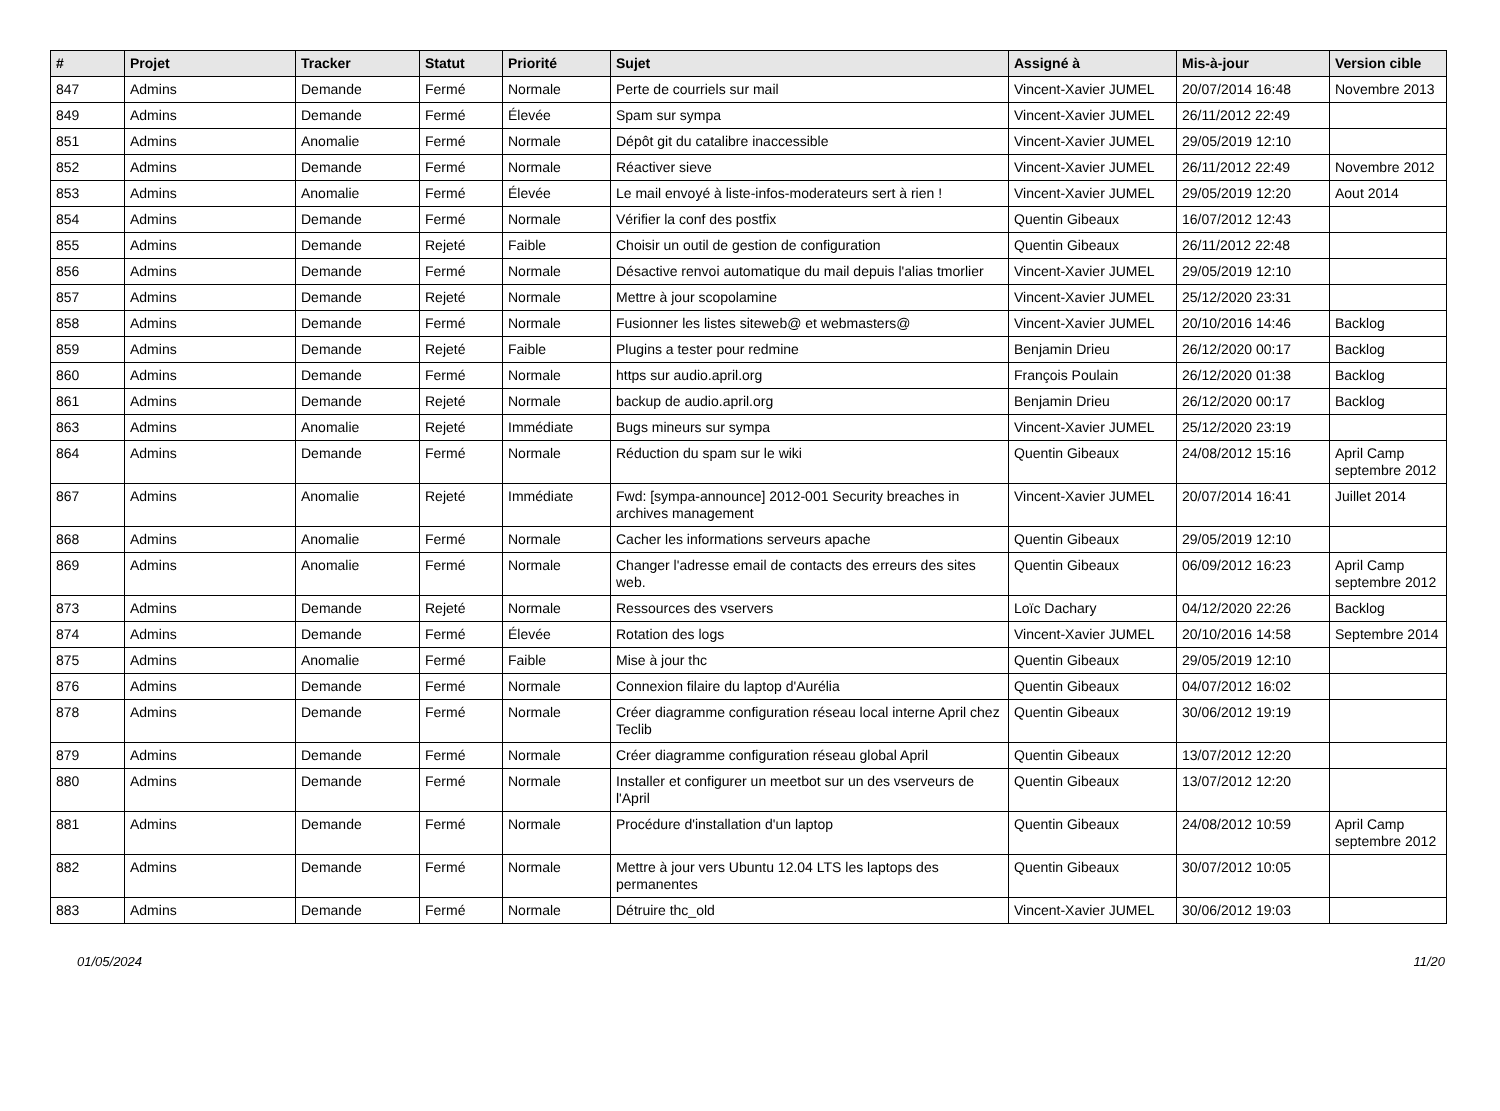| # | Projet | Tracker | Statut | Priorité | Sujet | Assigné à | Mis-à-jour | Version cible |
| --- | --- | --- | --- | --- | --- | --- | --- | --- |
| 847 | Admins | Demande | Fermé | Normale | Perte de courriels sur mail | Vincent-Xavier JUMEL | 20/07/2014 16:48 | Novembre 2013 |
| 849 | Admins | Demande | Fermé | Élevée | Spam sur sympa | Vincent-Xavier JUMEL | 26/11/2012 22:49 | |
| 851 | Admins | Anomalie | Fermé | Normale | Dépôt git du catalibre inaccessible | Vincent-Xavier JUMEL | 29/05/2019 12:10 | |
| 852 | Admins | Demande | Fermé | Normale | Réactiver sieve | Vincent-Xavier JUMEL | 26/11/2012 22:49 | Novembre 2012 |
| 853 | Admins | Anomalie | Fermé | Élevée | Le mail envoyé à liste-infos-moderateurs sert à rien ! | Vincent-Xavier JUMEL | 29/05/2019 12:20 | Aout 2014 |
| 854 | Admins | Demande | Fermé | Normale | Vérifier la conf des postfix | Quentin Gibeaux | 16/07/2012 12:43 | |
| 855 | Admins | Demande | Rejeté | Faible | Choisir un outil de gestion de configuration | Quentin Gibeaux | 26/11/2012 22:48 | |
| 856 | Admins | Demande | Fermé | Normale | Désactive renvoi automatique du mail depuis l'alias tmorlier | Vincent-Xavier JUMEL | 29/05/2019 12:10 | |
| 857 | Admins | Demande | Rejeté | Normale | Mettre à jour scopolamine | Vincent-Xavier JUMEL | 25/12/2020 23:31 | |
| 858 | Admins | Demande | Fermé | Normale | Fusionner les listes siteweb@ et webmasters@ | Vincent-Xavier JUMEL | 20/10/2016 14:46 | Backlog |
| 859 | Admins | Demande | Rejeté | Faible | Plugins a tester pour redmine | Benjamin Drieu | 26/12/2020 00:17 | Backlog |
| 860 | Admins | Demande | Fermé | Normale | https sur audio.april.org | François Poulain | 26/12/2020 01:38 | Backlog |
| 861 | Admins | Demande | Rejeté | Normale | backup de audio.april.org | Benjamin Drieu | 26/12/2020 00:17 | Backlog |
| 863 | Admins | Anomalie | Rejeté | Immédiate | Bugs mineurs sur sympa | Vincent-Xavier JUMEL | 25/12/2020 23:19 | |
| 864 | Admins | Demande | Fermé | Normale | Réduction du spam sur le wiki | Quentin Gibeaux | 24/08/2012 15:16 | April Camp septembre 2012 |
| 867 | Admins | Anomalie | Rejeté | Immédiate | Fwd: [sympa-announce] 2012-001 Security breaches in archives management | Vincent-Xavier JUMEL | 20/07/2014 16:41 | Juillet 2014 |
| 868 | Admins | Anomalie | Fermé | Normale | Cacher les informations serveurs apache | Quentin Gibeaux | 29/05/2019 12:10 | |
| 869 | Admins | Anomalie | Fermé | Normale | Changer l'adresse email de contacts des erreurs des sites web. | Quentin Gibeaux | 06/09/2012 16:23 | April Camp septembre 2012 |
| 873 | Admins | Demande | Rejeté | Normale | Ressources des vservers | Loïc Dachary | 04/12/2020 22:26 | Backlog |
| 874 | Admins | Demande | Fermé | Élevée | Rotation des logs | Vincent-Xavier JUMEL | 20/10/2016 14:58 | Septembre 2014 |
| 875 | Admins | Anomalie | Fermé | Faible | Mise à jour thc | Quentin Gibeaux | 29/05/2019 12:10 | |
| 876 | Admins | Demande | Fermé | Normale | Connexion filaire du laptop d'Aurélia | Quentin Gibeaux | 04/07/2012 16:02 | |
| 878 | Admins | Demande | Fermé | Normale | Créer diagramme configuration réseau local interne April chez Teclib | Quentin Gibeaux | 30/06/2012 19:19 | |
| 879 | Admins | Demande | Fermé | Normale | Créer diagramme configuration réseau global April | Quentin Gibeaux | 13/07/2012 12:20 | |
| 880 | Admins | Demande | Fermé | Normale | Installer et configurer un meetbot sur un des vserveurs de l'April | Quentin Gibeaux | 13/07/2012 12:20 | |
| 881 | Admins | Demande | Fermé | Normale | Procédure d'installation d'un laptop | Quentin Gibeaux | 24/08/2012 10:59 | April Camp septembre 2012 |
| 882 | Admins | Demande | Fermé | Normale | Mettre à jour vers Ubuntu 12.04 LTS les laptops des permanentes | Quentin Gibeaux | 30/07/2012 10:05 | |
| 883 | Admins | Demande | Fermé | Normale | Détruire thc_old | Vincent-Xavier JUMEL | 30/06/2012 19:03 | |
01/05/2024 11/20